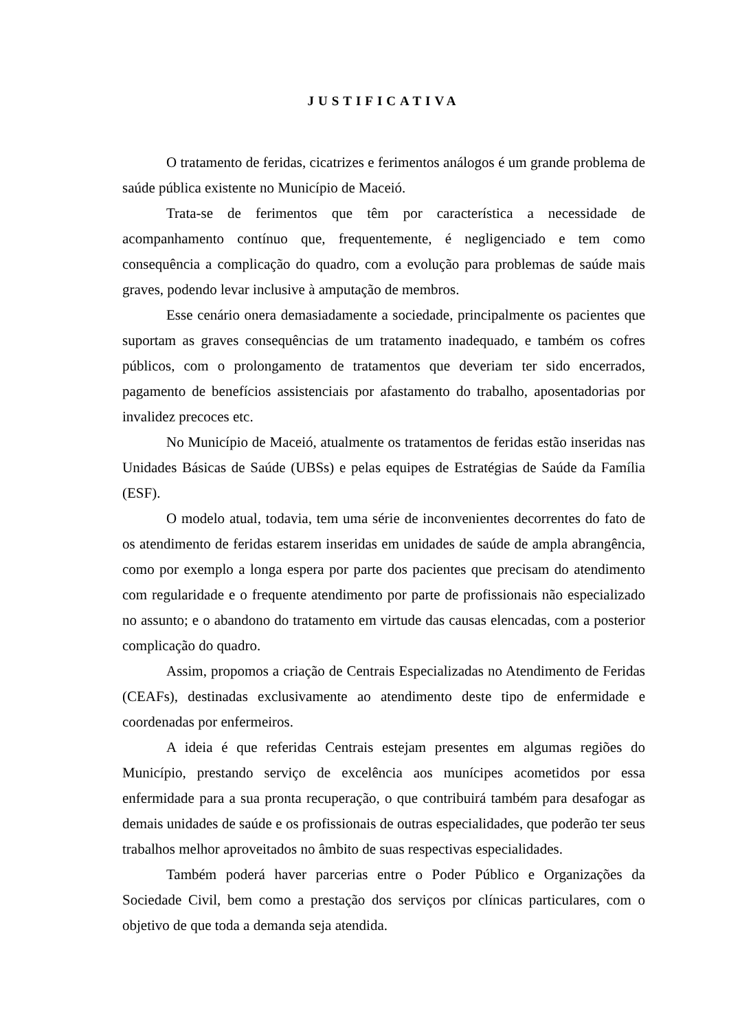JUSTIFICATIVA
O tratamento de feridas, cicatrizes e ferimentos análogos é um grande problema de saúde pública existente no Município de Maceió.
Trata-se de ferimentos que têm por característica a necessidade de acompanhamento contínuo que, frequentemente, é negligenciado e tem como consequência a complicação do quadro, com a evolução para problemas de saúde mais graves, podendo levar inclusive à amputação de membros.
Esse cenário onera demasiadamente a sociedade, principalmente os pacientes que suportam as graves consequências de um tratamento inadequado, e também os cofres públicos, com o prolongamento de tratamentos que deveriam ter sido encerrados, pagamento de benefícios assistenciais por afastamento do trabalho, aposentadorias por invalidez precoces etc.
No Município de Maceió, atualmente os tratamentos de feridas estão inseridas nas Unidades Básicas de Saúde (UBSs) e pelas equipes de Estratégias de Saúde da Família (ESF).
O modelo atual, todavia, tem uma série de inconvenientes decorrentes do fato de os atendimento de feridas estarem inseridas em unidades de saúde de ampla abrangência, como por exemplo a longa espera por parte dos pacientes que precisam do atendimento com regularidade e o frequente atendimento por parte de profissionais não especializado no assunto; e o abandono do tratamento em virtude das causas elencadas, com a posterior complicação do quadro.
Assim, propomos a criação de Centrais Especializadas no Atendimento de Feridas (CEAFs), destinadas exclusivamente ao atendimento deste tipo de enfermidade e coordenadas por enfermeiros.
A ideia é que referidas Centrais estejam presentes em algumas regiões do Município, prestando serviço de excelência aos munícipes acometidos por essa enfermidade para a sua pronta recuperação, o que contribuirá também para desafogar as demais unidades de saúde e os profissionais de outras especialidades, que poderão ter seus trabalhos melhor aproveitados no âmbito de suas respectivas especialidades.
Também poderá haver parcerias entre o Poder Público e Organizações da Sociedade Civil, bem como a prestação dos serviços por clínicas particulares, com o objetivo de que toda a demanda seja atendida.